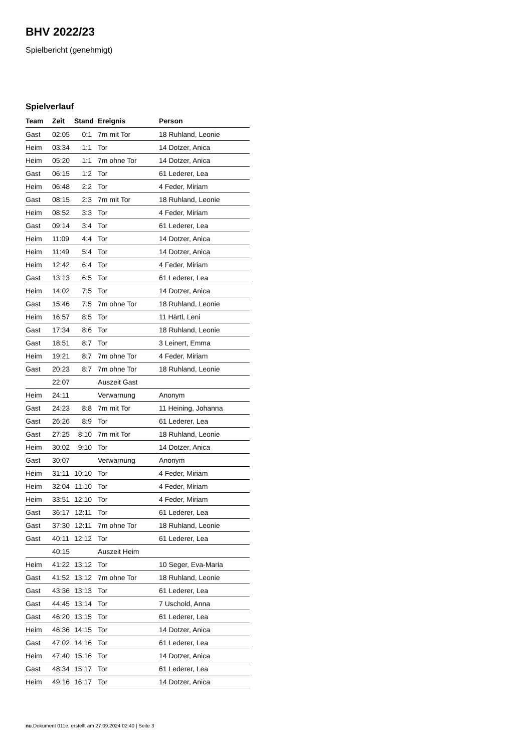BHV 2022/23
Spielbericht (genehmigt)
Spielverlauf
| Team | Zeit | Stand | Ereignis | Person |
| --- | --- | --- | --- | --- |
| Gast | 02:05 | 0:1 | 7m mit Tor | 18 Ruhland, Leonie |
| Heim | 03:34 | 1:1 | Tor | 14 Dotzer, Anica |
| Heim | 05:20 | 1:1 | 7m ohne Tor | 14 Dotzer, Anica |
| Gast | 06:15 | 1:2 | Tor | 61 Lederer, Lea |
| Heim | 06:48 | 2:2 | Tor | 4 Feder, Miriam |
| Gast | 08:15 | 2:3 | 7m mit Tor | 18 Ruhland, Leonie |
| Heim | 08:52 | 3:3 | Tor | 4 Feder, Miriam |
| Gast | 09:14 | 3:4 | Tor | 61 Lederer, Lea |
| Heim | 11:09 | 4:4 | Tor | 14 Dotzer, Anica |
| Heim | 11:49 | 5:4 | Tor | 14 Dotzer, Anica |
| Heim | 12:42 | 6:4 | Tor | 4 Feder, Miriam |
| Gast | 13:13 | 6:5 | Tor | 61 Lederer, Lea |
| Heim | 14:02 | 7:5 | Tor | 14 Dotzer, Anica |
| Gast | 15:46 | 7:5 | 7m ohne Tor | 18 Ruhland, Leonie |
| Heim | 16:57 | 8:5 | Tor | 11 Härtl, Leni |
| Gast | 17:34 | 8:6 | Tor | 18 Ruhland, Leonie |
| Gast | 18:51 | 8:7 | Tor | 3 Leinert, Emma |
| Heim | 19:21 | 8:7 | 7m ohne Tor | 4 Feder, Miriam |
| Gast | 20:23 | 8:7 | 7m ohne Tor | 18 Ruhland, Leonie |
| | 22:07 | | Auszeit Gast | |
| Heim | 24:11 | | Verwarnung | Anonym |
| Gast | 24:23 | 8:8 | 7m mit Tor | 11 Heining, Johanna |
| Gast | 26:26 | 8:9 | Tor | 61 Lederer, Lea |
| Gast | 27:25 | 8:10 | 7m mit Tor | 18 Ruhland, Leonie |
| Heim | 30:02 | 9:10 | Tor | 14 Dotzer, Anica |
| Gast | 30:07 | | Verwarnung | Anonym |
| Heim | 31:11 | 10:10 | Tor | 4 Feder, Miriam |
| Heim | 32:04 | 11:10 | Tor | 4 Feder, Miriam |
| Heim | 33:51 | 12:10 | Tor | 4 Feder, Miriam |
| Gast | 36:17 | 12:11 | Tor | 61 Lederer, Lea |
| Gast | 37:30 | 12:11 | 7m ohne Tor | 18 Ruhland, Leonie |
| Gast | 40:11 | 12:12 | Tor | 61 Lederer, Lea |
| | 40:15 | | Auszeit Heim | |
| Heim | 41:22 | 13:12 | Tor | 10 Seger, Eva-Maria |
| Gast | 41:52 | 13:12 | 7m ohne Tor | 18 Ruhland, Leonie |
| Gast | 43:36 | 13:13 | Tor | 61 Lederer, Lea |
| Gast | 44:45 | 13:14 | Tor | 7 Uschold, Anna |
| Gast | 46:20 | 13:15 | Tor | 61 Lederer, Lea |
| Heim | 46:36 | 14:15 | Tor | 14 Dotzer, Anica |
| Gast | 47:02 | 14:16 | Tor | 61 Lederer, Lea |
| Heim | 47:40 | 15:16 | Tor | 14 Dotzer, Anica |
| Gast | 48:34 | 15:17 | Tor | 61 Lederer, Lea |
| Heim | 49:16 | 16:17 | Tor | 14 Dotzer, Anica |
nu.Dokument 011e, erstellt am 27.09.2024 02:40 | Seite 3